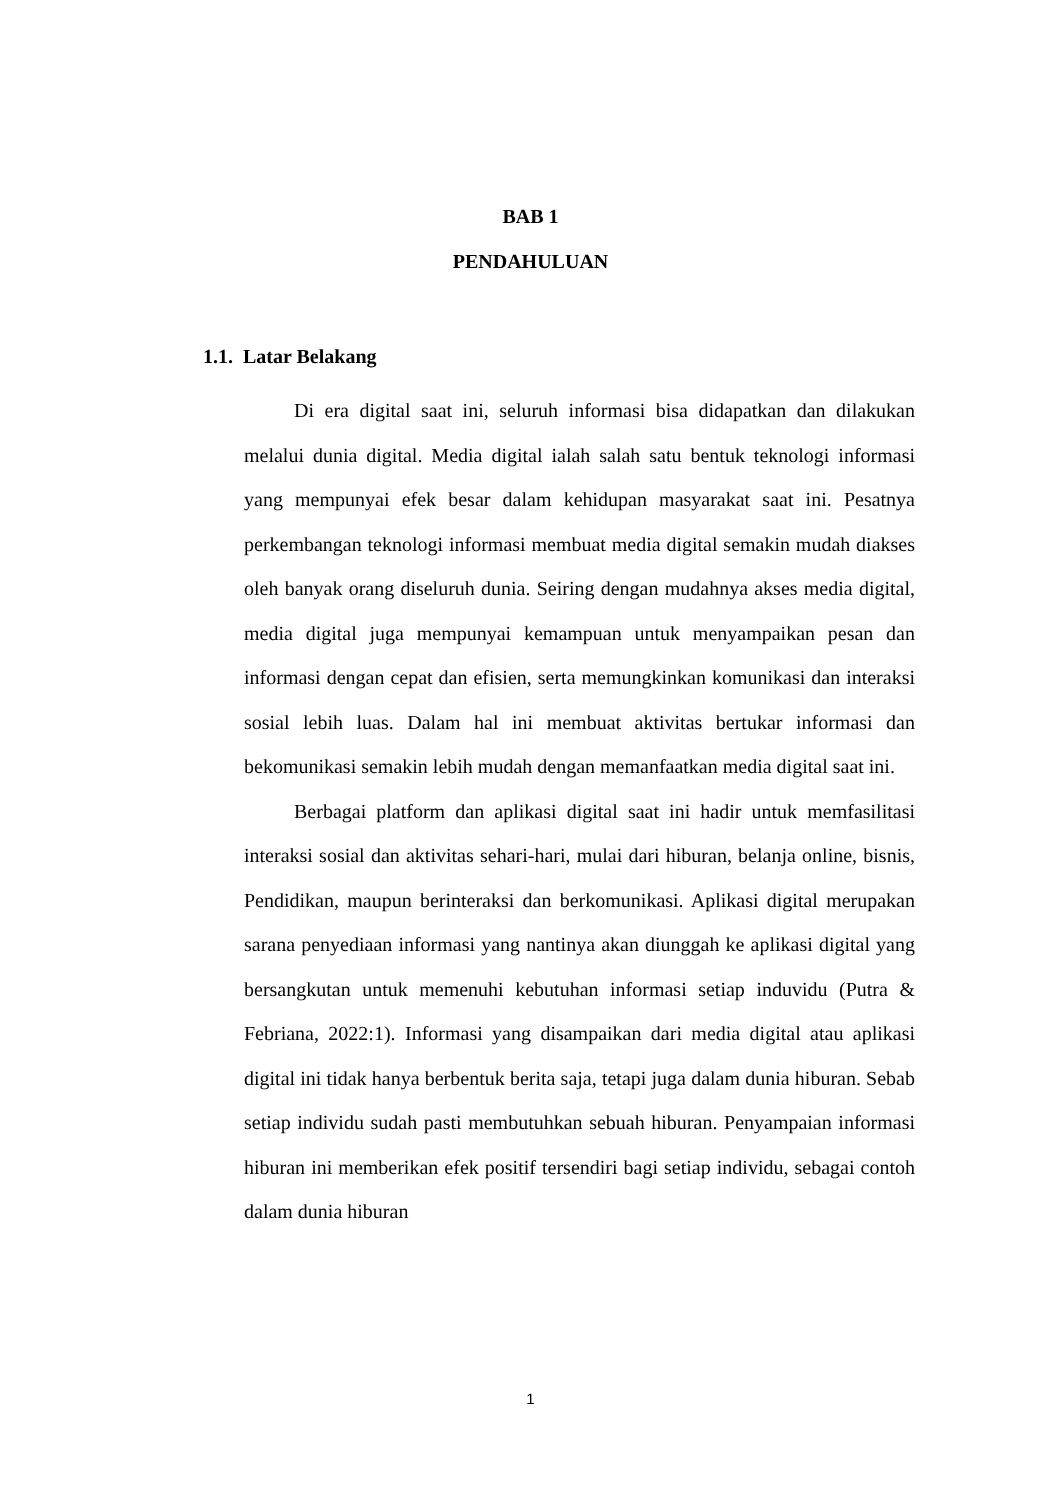BAB 1
PENDAHULUAN
1.1. Latar Belakang
Di era digital saat ini, seluruh informasi bisa didapatkan dan dilakukan melalui dunia digital. Media digital ialah salah satu bentuk teknologi informasi yang mempunyai efek besar dalam kehidupan masyarakat saat ini. Pesatnya perkembangan teknologi informasi membuat media digital semakin mudah diakses oleh banyak orang diseluruh dunia. Seiring dengan mudahnya akses media digital, media digital juga mempunyai kemampuan untuk menyampaikan pesan dan informasi dengan cepat dan efisien, serta memungkinkan komunikasi dan interaksi sosial lebih luas. Dalam hal ini membuat aktivitas bertukar informasi dan bekomunikasi semakin lebih mudah dengan memanfaatkan media digital saat ini.
Berbagai platform dan aplikasi digital saat ini hadir untuk memfasilitasi interaksi sosial dan aktivitas sehari-hari, mulai dari hiburan, belanja online, bisnis, Pendidikan, maupun berinteraksi dan berkomunikasi. Aplikasi digital merupakan sarana penyediaan informasi yang nantinya akan diunggah ke aplikasi digital yang bersangkutan untuk memenuhi kebutuhan informasi setiap induvidu (Putra & Febriana, 2022:1). Informasi yang disampaikan dari media digital atau aplikasi digital ini tidak hanya berbentuk berita saja, tetapi juga dalam dunia hiburan. Sebab setiap individu sudah pasti membutuhkan sebuah hiburan. Penyampaian informasi hiburan ini memberikan efek positif tersendiri bagi setiap individu, sebagai contoh dalam dunia hiburan
1